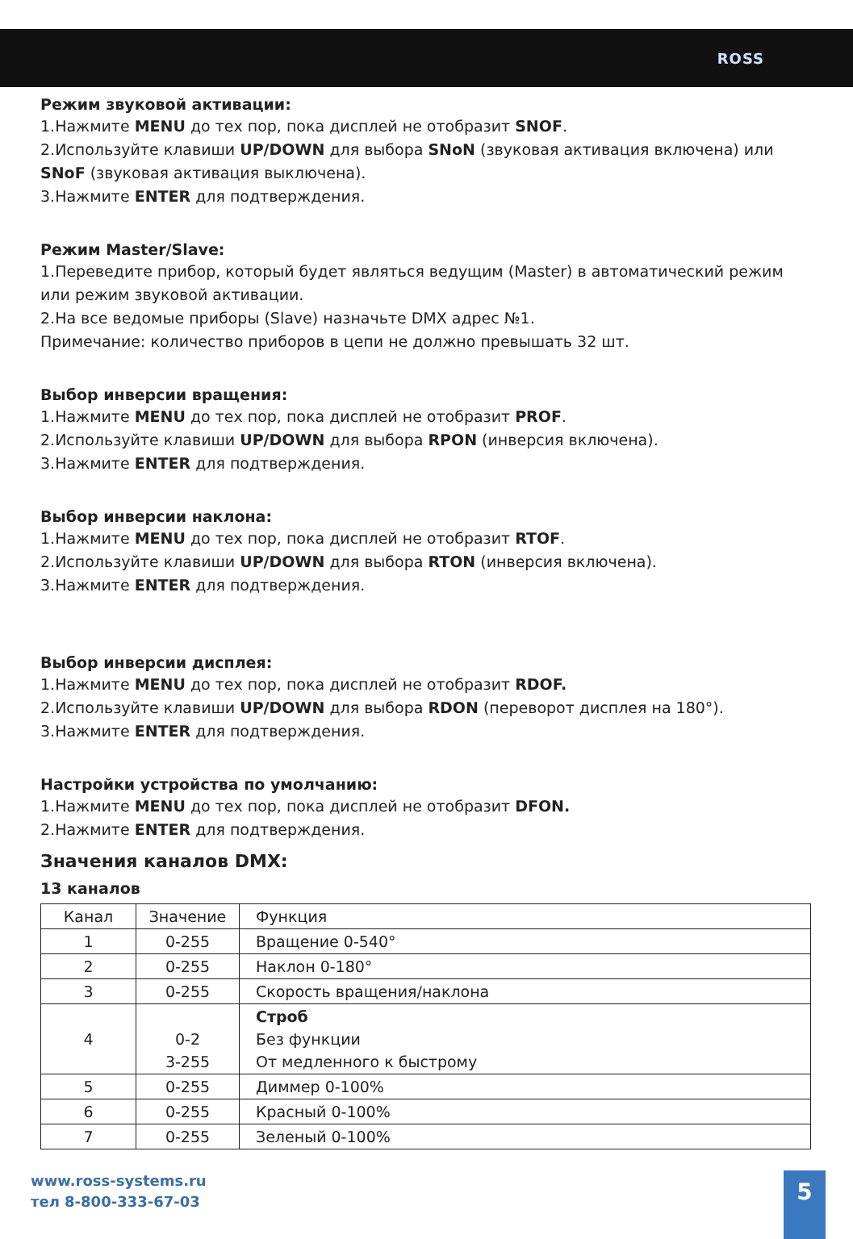ROSS
Режим звуковой активации:
1.Нажмите MENU до тех пор, пока дисплей не отобразит SNOF.
2.Используйте клавиши UP/DOWN для выбора SNoN (звуковая активация включена) или SNoF (звуковая активация выключена).
3.Нажмите ENTER для подтверждения.
Режим Master/Slave:
1.Переведите прибор, который будет являться ведущим (Master) в автоматический режим или режим звуковой активации.
2.На все ведомые приборы (Slave) назначьте DMX адрес №1.
Примечание: количество приборов в цепи не должно превышать 32 шт.
Выбор инверсии вращения:
1.Нажмите MENU до тех пор, пока дисплей не отобразит PROF.
2.Используйте клавиши UP/DOWN для выбора RPON (инверсия включена).
3.Нажмите ENTER для подтверждения.
Выбор инверсии наклона:
1.Нажмите MENU до тех пор, пока дисплей не отобразит RTOF.
2.Используйте клавиши UP/DOWN для выбора RTON (инверсия включена).
3.Нажмите ENTER для подтверждения.
Выбор инверсии дисплея:
1.Нажмите MENU до тех пор, пока дисплей не отобразит RDOF.
2.Используйте клавиши UP/DOWN для выбора RDON (переворот дисплея на 180°).
3.Нажмите ENTER для подтверждения.
Настройки устройства по умолчанию:
1.Нажмите MENU до тех пор, пока дисплей не отобразит DFON.
2.Нажмите ENTER для подтверждения.
Значения каналов DMX:
13 каналов
| Канал | Значение | Функция |
| --- | --- | --- |
| 1 | 0-255 | Вращение 0-540° |
| 2 | 0-255 | Наклон 0-180° |
| 3 | 0-255 | Скорость вращения/наклона |
| 4 | 0-2 3-255 | Строб Без функции От медленного к быстрому |
| 5 | 0-255 | Диммер 0-100% |
| 6 | 0-255 | Красный 0-100% |
| 7 | 0-255 | Зеленый 0-100% |
www.ross-systems.ru
тел 8-800-333-67-03
5